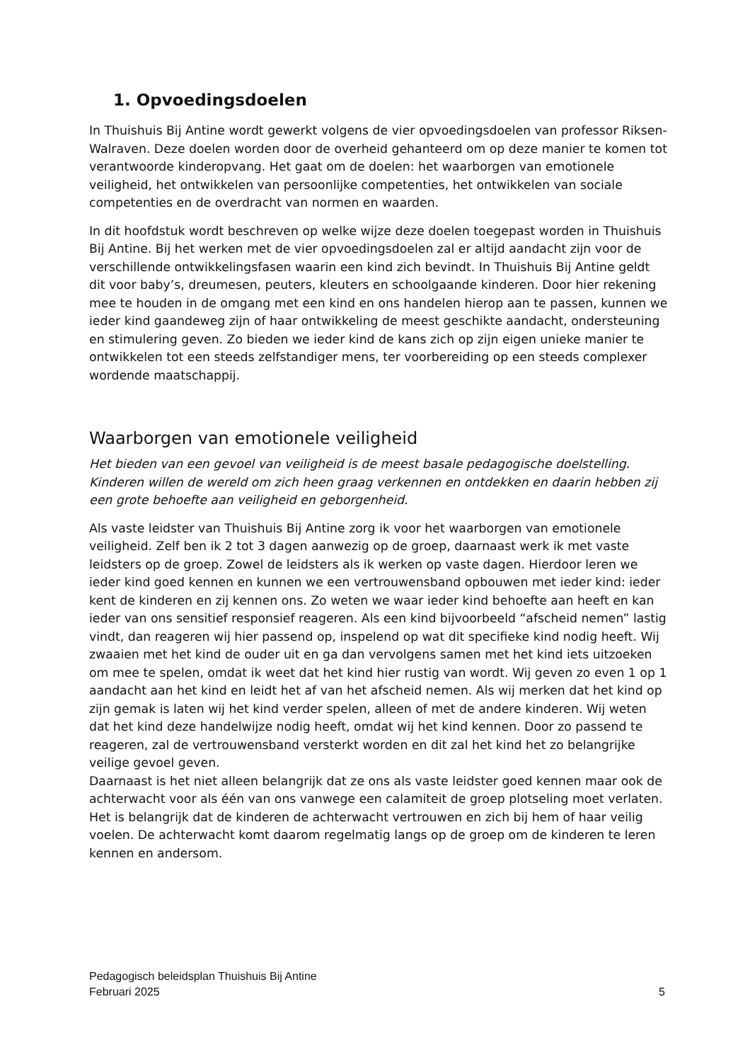1. Opvoedingsdoelen
In Thuishuis Bij Antine wordt gewerkt volgens de vier opvoedingsdoelen van professor Riksen-Walraven. Deze doelen worden door de overheid gehanteerd om op deze manier te komen tot verantwoorde kinderopvang. Het gaat om de doelen: het waarborgen van emotionele veiligheid, het ontwikkelen van persoonlijke competenties, het ontwikkelen van sociale competenties en de overdracht van normen en waarden.
In dit hoofdstuk wordt beschreven op welke wijze deze doelen toegepast worden in Thuishuis Bij Antine. Bij het werken met de vier opvoedingsdoelen zal er altijd aandacht zijn voor de verschillende ontwikkelingsfasen waarin een kind zich bevindt. In Thuishuis Bij Antine geldt dit voor baby’s, dreumesen, peuters, kleuters en schoolgaande kinderen. Door hier rekening mee te houden in de omgang met een kind en ons handelen hierop aan te passen, kunnen we ieder kind gaandeweg zijn of haar ontwikkeling de meest geschikte aandacht, ondersteuning en stimulering geven. Zo bieden we ieder kind de kans zich op zijn eigen unieke manier te ontwikkelen tot een steeds zelfstandiger mens, ter voorbereiding op een steeds complexer wordende maatschappij.
Waarborgen van emotionele veiligheid
Het bieden van een gevoel van veiligheid is de meest basale pedagogische doelstelling. Kinderen willen de wereld om zich heen graag verkennen en ontdekken en daarin hebben zij een grote behoefte aan veiligheid en geborgenheid.
Als vaste leidster van Thuishuis Bij Antine zorg ik voor het waarborgen van emotionele veiligheid. Zelf ben ik 2 tot 3 dagen aanwezig op de groep, daarnaast werk ik met vaste leidsters op de groep. Zowel de leidsters als ik werken op vaste dagen. Hierdoor leren we ieder kind goed kennen en kunnen we een vertrouwensband opbouwen met ieder kind: ieder kent de kinderen en zij kennen ons. Zo weten we waar ieder kind behoefte aan heeft en kan ieder van ons sensitief responsief reageren. Als een kind bijvoorbeeld “afscheid nemen” lastig vindt, dan reageren wij hier passend op, inspelend op wat dit specifieke kind nodig heeft. Wij zwaaien met het kind de ouder uit en ga dan vervolgens samen met het kind iets uitzoeken om mee te spelen, omdat ik weet dat het kind hier rustig van wordt. Wij geven zo even 1 op 1 aandacht aan het kind en leidt het af van het afscheid nemen. Als wij merken dat het kind op zijn gemak is laten wij het kind verder spelen, alleen of met de andere kinderen. Wij weten dat het kind deze handelwijze nodig heeft, omdat wij het kind kennen. Door zo passend te reageren, zal de vertrouwensband versterkt worden en dit zal het kind het zo belangrijke veilige gevoel geven.
Daarnaast is het niet alleen belangrijk dat ze ons als vaste leidster goed kennen maar ook de achterwacht voor als één van ons vanwege een calamiteit de groep plotseling moet verlaten. Het is belangrijk dat de kinderen de achterwacht vertrouwen en zich bij hem of haar veilig voelen. De achterwacht komt daarom regelmatig langs op de groep om de kinderen te leren kennen en andersom.
Pedagogisch beleidsplan Thuishuis Bij Antine
Februari 2025 5